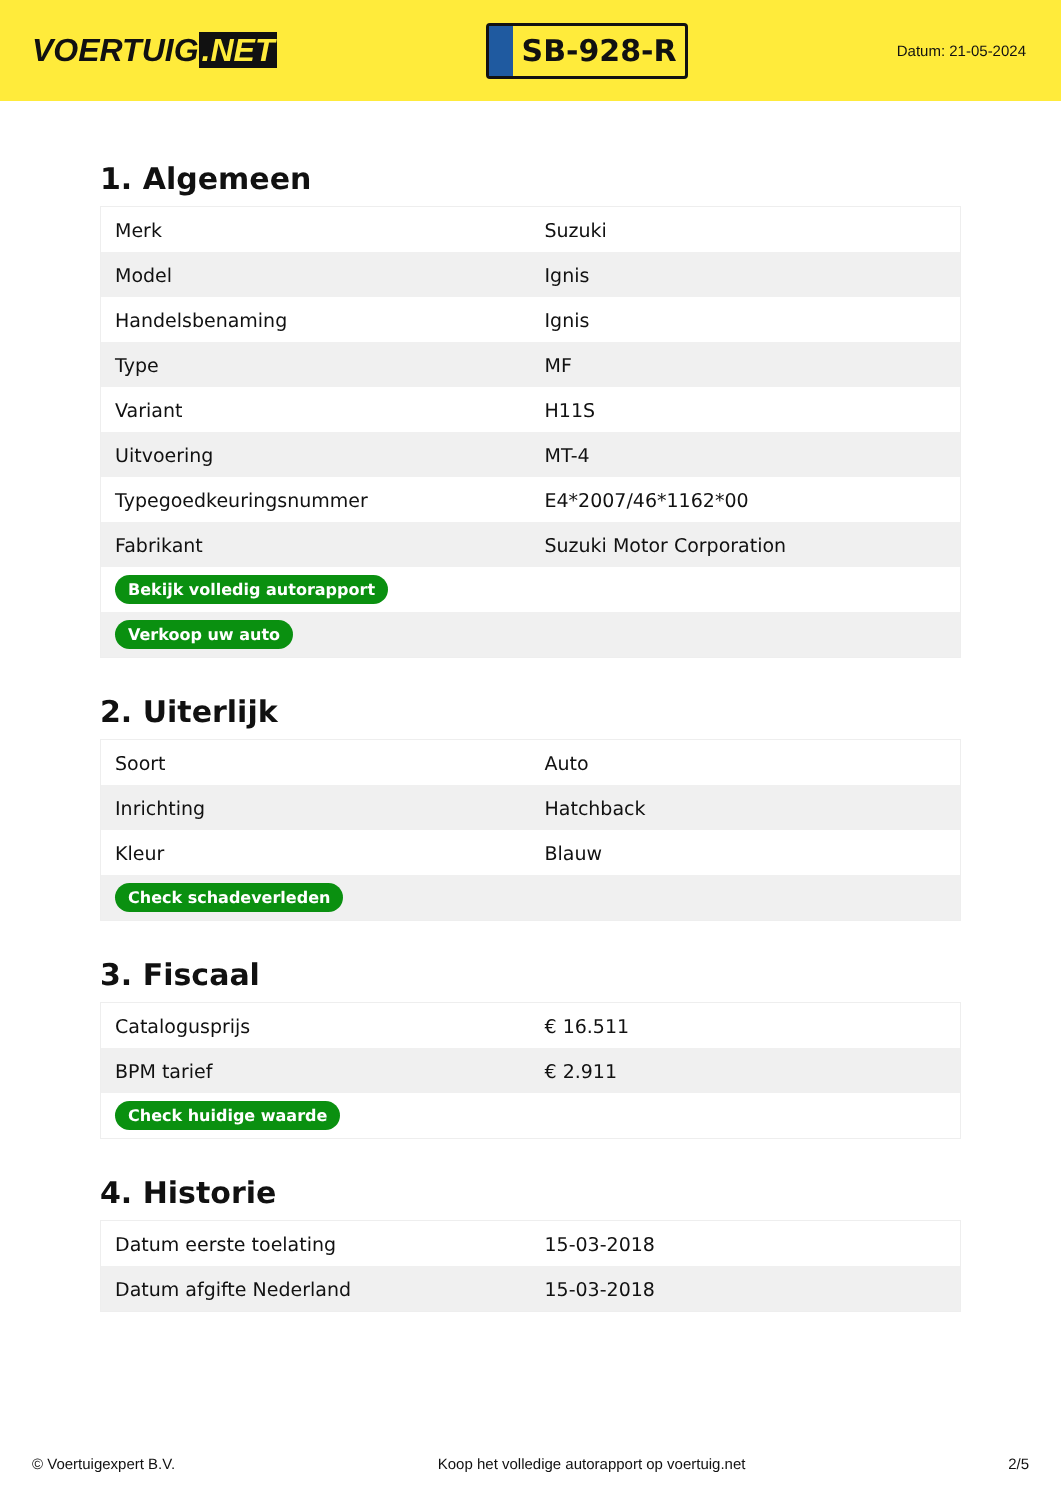VOERTUIG.NET
SB-928-R
Datum: 21-05-2024
1. Algemeen
| Merk | Suzuki |
| Model | Ignis |
| Handelsbenaming | Ignis |
| Type | MF |
| Variant | H11S |
| Uitvoering | MT-4 |
| Typegoedkeuringsnummer | E4*2007/46*1162*00 |
| Fabrikant | Suzuki Motor Corporation |
| Bekijk volledig autorapport | |
| Verkoop uw auto | |
2. Uiterlijk
| Soort | Auto |
| Inrichting | Hatchback |
| Kleur | Blauw |
| Check schadeverleden | |
3. Fiscaal
| Catalogusprijs | € 16.511 |
| BPM tarief | € 2.911 |
| Check huidige waarde | |
4. Historie
| Datum eerste toelating | 15-03-2018 |
| Datum afgifte Nederland | 15-03-2018 |
© Voertuigexpert B.V. Koop het volledige autorapport op voertuig.net 2/5